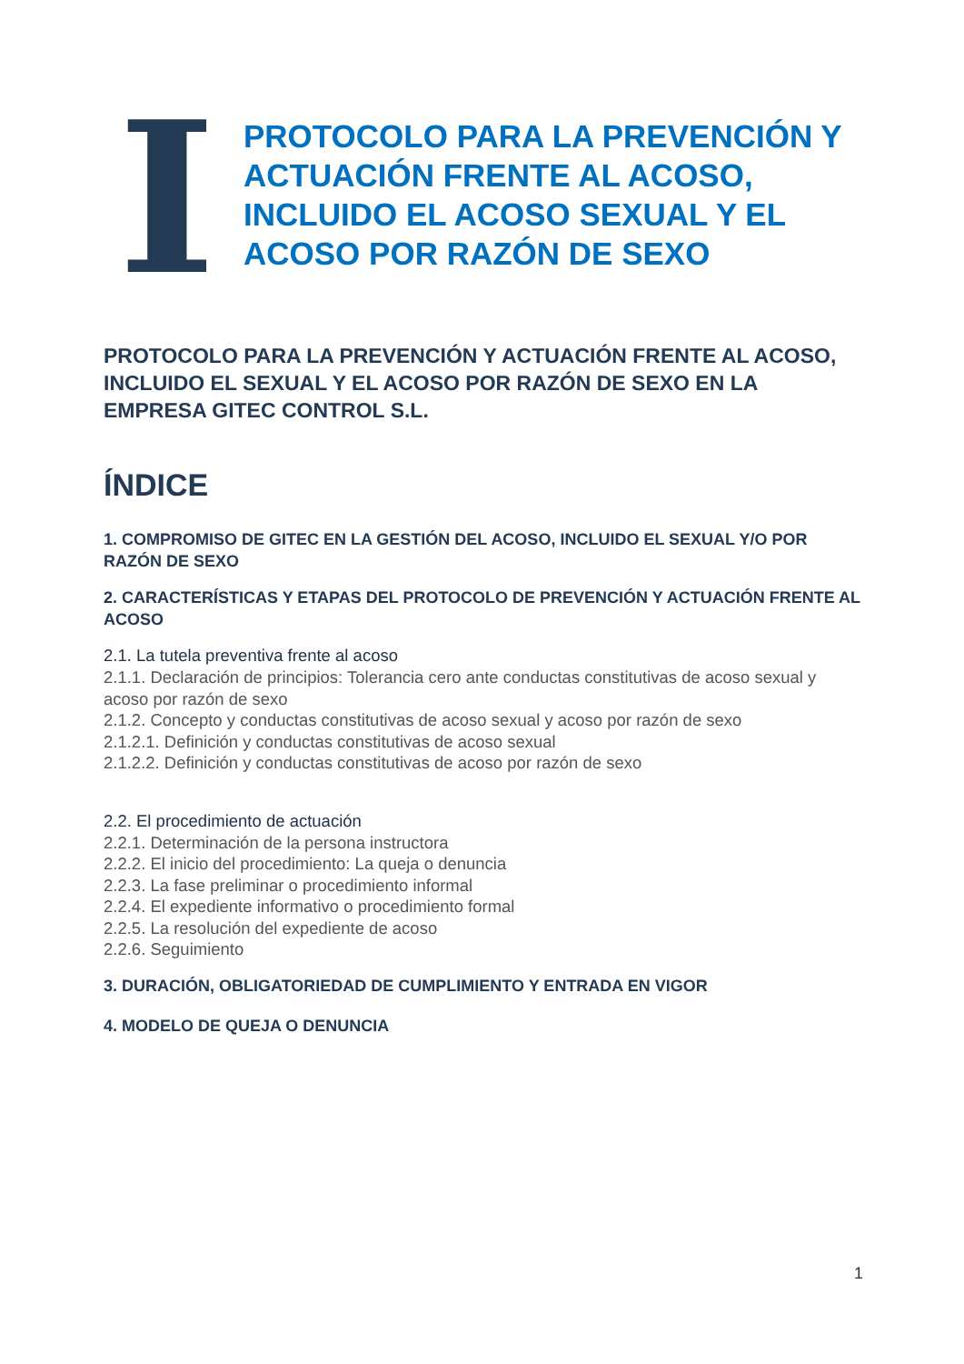I
PROTOCOLO PARA LA PREVENCIÓN Y ACTUACIÓN FRENTE AL ACOSO, INCLUIDO EL ACOSO SEXUAL Y EL ACOSO POR RAZÓN DE SEXO
PROTOCOLO PARA LA PREVENCIÓN Y ACTUACIÓN FRENTE AL ACOSO, INCLUIDO EL SEXUAL Y EL ACOSO POR RAZÓN DE SEXO EN LA EMPRESA GITEC CONTROL S.L.
ÍNDICE
1. COMPROMISO DE GITEC EN LA GESTIÓN DEL ACOSO, INCLUIDO EL SEXUAL Y/O POR RAZÓN DE SEXO
2. CARACTERÍSTICAS Y ETAPAS DEL PROTOCOLO DE PREVENCIÓN Y ACTUACIÓN FRENTE AL ACOSO
2.1. La tutela preventiva frente al acoso
2.1.1. Declaración de principios: Tolerancia cero ante conductas constitutivas de acoso sexual y acoso por razón de sexo
2.1.2. Concepto y conductas constitutivas de acoso sexual y acoso por razón de sexo
2.1.2.1. Definición y conductas constitutivas de acoso sexual
2.1.2.2. Definición y conductas constitutivas de acoso por razón de sexo
2.2. El procedimiento de actuación
2.2.1. Determinación de la persona instructora
2.2.2. El inicio del procedimiento: La queja o denuncia
2.2.3. La fase preliminar o procedimiento informal
2.2.4. El expediente informativo o procedimiento formal
2.2.5. La resolución del expediente de acoso
2.2.6. Seguimiento
3. DURACIÓN, OBLIGATORIEDAD DE CUMPLIMIENTO Y ENTRADA EN VIGOR
4. MODELO DE QUEJA O DENUNCIA
1